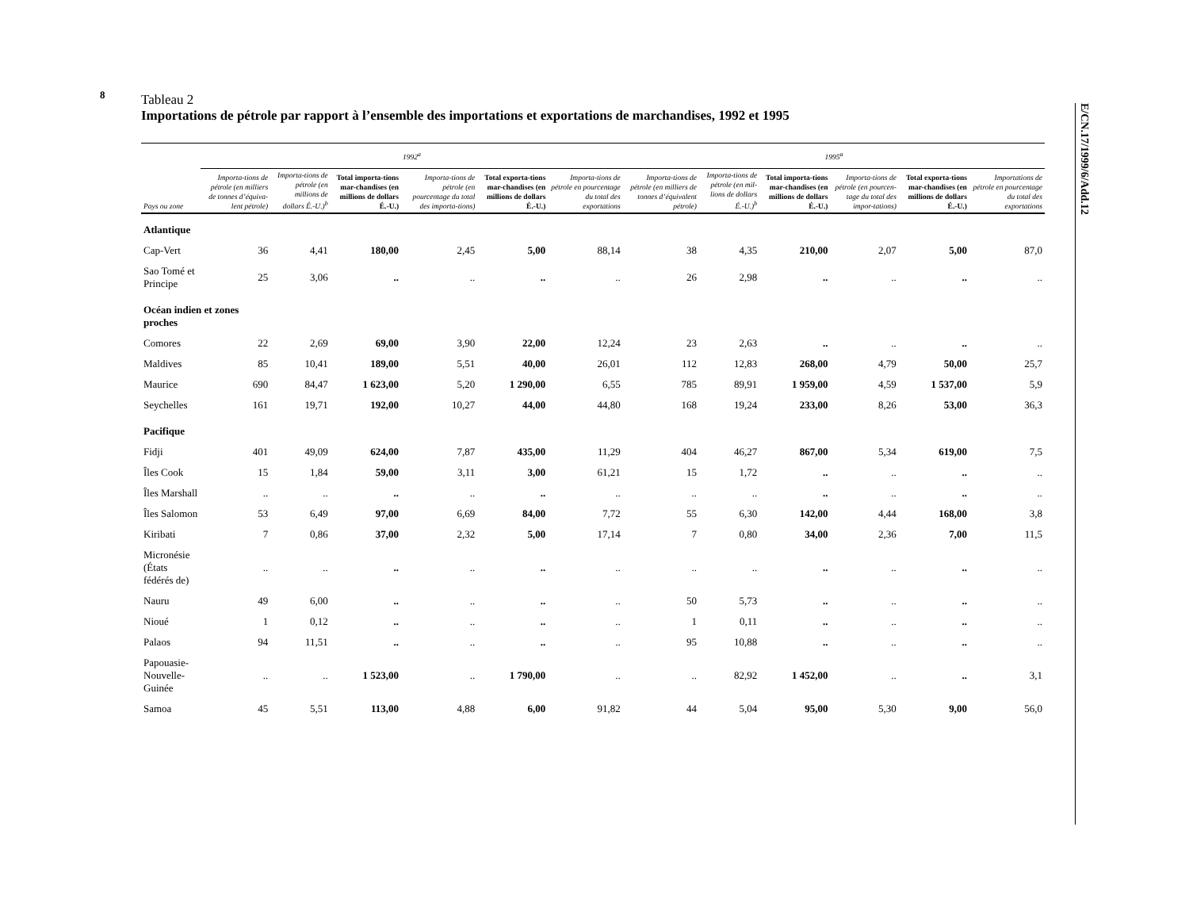8
E/CN.17/1999/6/Add.12
Tableau 2
Importations de pétrole par rapport à l’ensemble des importations et exportations de marchandises, 1992 et 1995
| | 1992<sup>a</sup> | | | | | | 1995<sup>a</sup> | | | | | |
| --- | --- | --- | --- | --- | --- | --- | --- | --- | --- | --- | --- | --- |
| Pays ou zone | Importa-tions de pétrole (en milliers de tonnes d’équiva-lent pétrole) | Importa-tions de pétrole (en millions de dollars É.-U.)<sup>b</sup> | Total importa-tions mar-chandises (en millions de dollars É.-U.) | Importa-tions de pétrole (en pourcentage du total des importa-tions) | Total exporta-tions mar-chandises (en millions de dollars É.-U.) | Importa-tions de pétrole en pourcentage du total des exportations | Importa-tions de pétrole (en milliers de tonnes d’équivalent pétrole) | Importa-tions de pétrole (en mil-lions de dollars É.-U.)<sup>b</sup> | Total importa-tions mar-chandises (en millions de dollars É.-U.) | Importa-tions de pétrole (en pourcen-tage du total des impor-tations) | Total exporta-tions mar-chandises (en millions de dollars É.-U.) | Importations de pétrole en pourcentage du total des exportations |
| Atlantique | | | | | | | | | | | | |
| Cap-Vert | 36 | 4,41 | 180,00 | 2,45 | 5,00 | 88,14 | 38 | 4,35 | 210,00 | 2,07 | 5,00 | 87,0 |
| Sao Tomé et Principe | 25 | 3,06 | .. | .. | .. | .. | 26 | 2,98 | .. | .. | .. | .. |
| Océan indien et zones proches | | | | | | | | | | | | |
| Comores | 22 | 2,69 | 69,00 | 3,90 | 22,00 | 12,24 | 23 | 2,63 | .. | .. | .. | .. |
| Maldives | 85 | 10,41 | 189,00 | 5,51 | 40,00 | 26,01 | 112 | 12,83 | 268,00 | 4,79 | 50,00 | 25,7 |
| Maurice | 690 | 84,47 | 1 623,00 | 5,20 | 1 290,00 | 6,55 | 785 | 89,91 | 1 959,00 | 4,59 | 1 537,00 | 5,9 |
| Seychelles | 161 | 19,71 | 192,00 | 10,27 | 44,00 | 44,80 | 168 | 19,24 | 233,00 | 8,26 | 53,00 | 36,3 |
| Pacifique | | | | | | | | | | | | |
| Fidji | 401 | 49,09 | 624,00 | 7,87 | 435,00 | 11,29 | 404 | 46,27 | 867,00 | 5,34 | 619,00 | 7,5 |
| Îles Cook | 15 | 1,84 | 59,00 | 3,11 | 3,00 | 61,21 | 15 | 1,72 | .. | .. | .. | .. |
| Îles Marshall | .. | .. | .. | .. | .. | .. | .. | .. | .. | .. | .. | .. |
| Îles Salomon | 53 | 6,49 | 97,00 | 6,69 | 84,00 | 7,72 | 55 | 6,30 | 142,00 | 4,44 | 168,00 | 3,8 |
| Kiribati | 7 | 0,86 | 37,00 | 2,32 | 5,00 | 17,14 | 7 | 0,80 | 34,00 | 2,36 | 7,00 | 11,5 |
| Micronésie (États fédérés de) | .. | .. | .. | .. | .. | .. | .. | .. | .. | .. | .. | .. |
| Nauru | 49 | 6,00 | .. | .. | .. | .. | 50 | 5,73 | .. | .. | .. | .. |
| Nioué | 1 | 0,12 | .. | .. | .. | .. | 1 | 0,11 | .. | .. | .. | .. |
| Palaos | 94 | 11,51 | .. | .. | .. | .. | 95 | 10,88 | .. | .. | .. | .. |
| Papouasie-Nouvelle- Guinée | .. | .. | 1 523,00 | .. | 1 790,00 | .. | .. | 82,92 | 1 452,00 | .. | .. | 3,1 |
| Samoa | 45 | 5,51 | 113,00 | 4,88 | 6,00 | 91,82 | 44 | 5,04 | 95,00 | 5,30 | 9,00 | 56,0 |